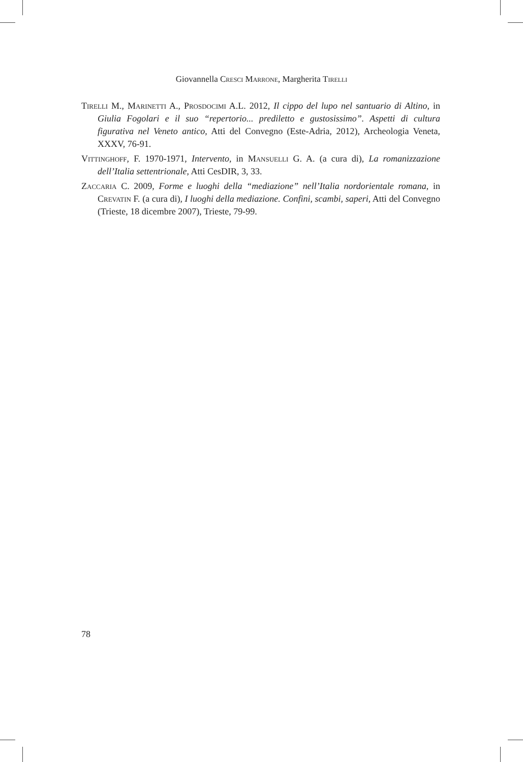Giovannella Cresci Marrone, Margherita Tirelli
Tirelli M., Marinetti A., Prosdocimi A.L. 2012, Il cippo del lupo nel santuario di Altino, in Giulia Fogolari e il suo “repertorio... prediletto e gustosissimo”. Aspetti di cultura figurativa nel Veneto antico, Atti del Convegno (Este-Adria, 2012), Archeologia Veneta, XXXV, 76-91.
Vittinghoff, F. 1970-1971, Intervento, in Mansuelli G. A. (a cura di), La romanizzazione dell’Italia settentrionale, Atti CesDIR, 3, 33.
Zaccaria C. 2009, Forme e luoghi della “mediazione” nell’Italia nordorientale romana, in Crevatin F. (a cura di), I luoghi della mediazione. Confini, scambi, saperi, Atti del Convegno (Trieste, 18 dicembre 2007), Trieste, 79-99.
78